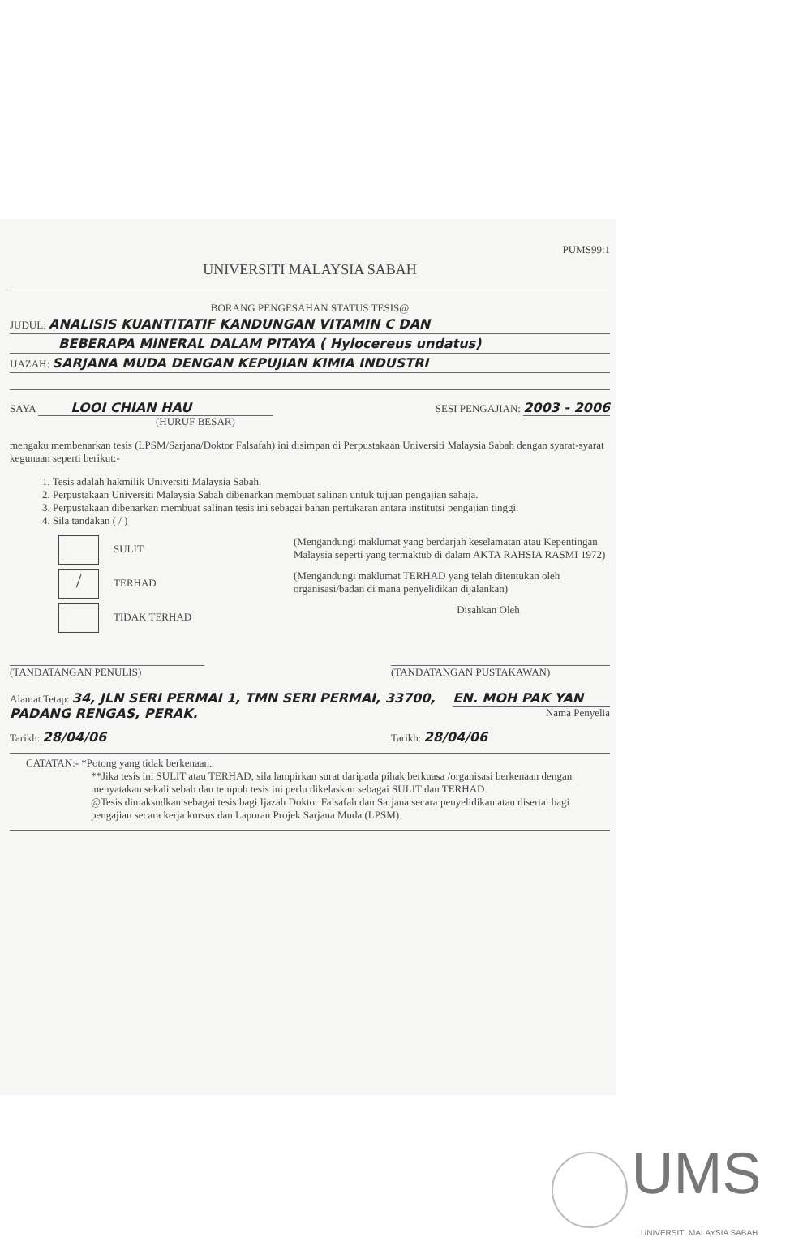PUMS99:1
UNIVERSITI MALAYSIA SABAH
BORANG PENGESAHAN STATUS TESIS@
JUDUL: ANALISIS KUANTITATIF KANDUNGAN VITAMIN C DAN
BEBERAPA MINERAL DALAM PITAYA ( Hylocereus undatus)
IJAZAH: SARJANA MUDA DENGAN KEPUJIAN KIMIA INDUSTRI
SAYA LOOI CHIAN HAU
(HURUF BESAR)
SESI PENGAJIAN: 2003 - 2006
mengaku membenarkan tesis (LPSM/Sarjana/Doktor Falsafah) ini disimpan di Perpustakaan Universiti Malaysia Sabah dengan syarat-syarat kegunaan seperti berikut:-
1. Tesis adalah hakmilik Universiti Malaysia Sabah.
2. Perpustakaan Universiti Malaysia Sabah dibenarkan membuat salinan untuk tujuan pengajian sahaja.
3. Perpustakaan dibenarkan membuat salinan tesis ini sebagai bahan pertukaran antara institutsi pengajian tinggi.
4. Sila tandakan ( / )
SULIT (Mengandungi maklumat yang berdarjah keselamatan atau Kepentingan Malaysia seperti yang termaktub di dalam AKTA RAHSIA RASMI 1972)
/ TERHAD (Mengandungi maklumat TERHAD yang telah ditentukan oleh organisasi/badan di mana penyelidikan dijalankan)
TIDAK TERHAD Disahkan Oleh
(TANDATANGAN PENULIS) (TANDATANGAN PUSTAKAWAN)
Alamat Tetap: 34, JLN SERI PERMAI 1, TMN SERI PERMAI, 33700, PADANG RENGAS, PERAK.
EN. MOH PAK YAN
Nama Penyelia
Tarikh: 28/04/06
Tarikh: 28/04/06
CATATAN:- *Potong yang tidak berkenaan.
**Jika tesis ini SULIT atau TERHAD, sila lampirkan surat daripada pihak berkuasa /organisasi berkenaan dengan menyatakan sekali sebab dan tempoh tesis ini perlu dikelaskan sebagai SULIT dan TERHAD.
@Tesis dimaksudkan sebagai tesis bagi Ijazah Doktor Falsafah dan Sarjana secara penyelidikan atau disertai bagi pengajian secara kerja kursus dan Laporan Projek Sarjana Muda (LPSM).
UMS
UNIVERSITI MALAYSIA SABAH